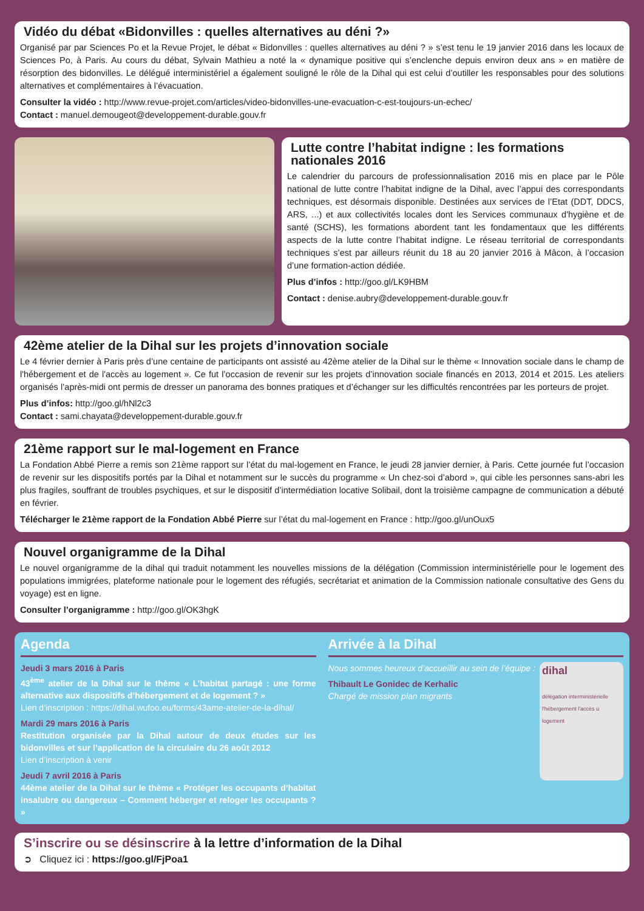Vidéo du débat «Bidonvilles : quelles alternatives au déni ?»
Organisé par par Sciences Po et la Revue Projet, le débat « Bidonvilles : quelles alternatives au déni ? » s’est tenu le 19 janvier 2016 dans les locaux de Sciences Po, à Paris. Au cours du débat, Sylvain Mathieu a noté la « dynamique positive qui s’enclenche depuis environ deux ans » en matière de résorption des bidonvilles. Le délégué interministériel a également souligné le rôle de la Dihal qui est celui d’outiller les responsables pour des solutions alternatives et complémentaires à l’évacuation.
Consulter la vidéo : http://www.revue-projet.com/articles/video-bidonvilles-une-evacuation-c-est-toujours-un-echec/
Contact : manuel.demougeot@developpement-durable.gouv.fr
Lutte contre l’habitat indigne : les formations nationales 2016
Le calendrier du parcours de professionnalisation 2016 mis en place par le Pôle national de lutte contre l’habitat indigne de la Dihal, avec l’appui des correspondants techniques, est désormais disponible. Destinées aux services de l’Etat (DDT, DDCS, ARS, ...) et aux collectivités locales dont les Services communaux d'hygiène et de santé (SCHS), les formations abordent tant les fondamentaux que les différents aspects de la lutte contre l’habitat indigne. Le réseau territorial de correspondants techniques s’est par ailleurs réunit du 18 au 20 janvier 2016 à Mâcon, à l’occasion d’une formation-action dédiée.
Plus d’infos : http://goo.gl/LK9HBM
Contact : denise.aubry@developpement-durable.gouv.fr
42ème atelier de la Dihal sur les projets d’innovation sociale
Le 4 février dernier à Paris près d’une centaine de participants ont assisté au 42ème atelier de la Dihal sur le thème « Innovation sociale dans le champ de l'hébergement et de l'accès au logement ». Ce fut l’occasion de revenir sur les projets d’innovation sociale financés en 2013, 2014 et 2015. Les ateliers organisés l’après-midi ont permis de dresser un panorama des bonnes pratiques et d’échanger sur les difficultés rencontrées par les porteurs de projet.
Plus d’infos: http://goo.gl/hNl2c3
Contact : sami.chayata@developpement-durable.gouv.fr
21ème rapport sur le mal-logement en France
La Fondation Abbé Pierre a remis son 21ème rapport sur l’état du mal-logement en France, le jeudi 28 janvier dernier, à Paris. Cette journée fut l’occasion de revenir sur les dispositifs portés par la Dihal et notamment sur le succès du programme « Un chez-soi d’abord », qui cible les personnes sans-abri les plus fragiles, souffrant de troubles psychiques, et sur le dispositif d’intermédiation locative Solibail, dont la troisième campagne de communication a débuté en février.
Télécharger le 21ème rapport de la Fondation Abbé Pierre sur l’état du mal-logement en France : http://goo.gl/unOux5
Nouvel organigramme de la Dihal
Le nouvel organigramme de la dihal qui traduit notamment les nouvelles missions de la délégation (Commission interministérielle pour le logement des populations immigrées, plateforme nationale pour le logement des réfugiés, secrétariat et animation de la Commission nationale consultative des Gens du voyage) est en ligne.
Consulter l’organigramme : http://goo.gl/OK3hgK
Agenda
Jeudi 3 mars 2016 à Paris
43<sup>ème</sup> atelier de la Dihal sur le thème « L’habitat partagé : une forme alternative aux dispositifs d’hébergement et de logement ? »
Lien d’inscription : https://dihal.wufoo.eu/forms/43ame-atelier-de-la-dihal/
Mardi 29 mars 2016 à Paris
Restitution organisée par la Dihal autour de deux études sur les bidonvilles et sur l’application de la circulaire du 26 août 2012
Lien d’inscription à venir
Jeudi 7 avril 2016 à Paris
44ème atelier de la Dihal sur le thème « Protéger les occupants d’habitat insalubre ou dangereux – Comment héberger et reloger les occupants ? »
Arrivée à la Dihal
dihal
délégation interministérielle l'hébergement l'accès u logement
Nous sommes heureux d’accueillir au sein de l’équipe :
Thibault Le Gonidec de Kerhalic
Chargé de mission plan migrants
S’inscrire ou se désinscrire à la lettre d’information de la Dihal
➲ Cliquez ici : https://goo.gl/FjPoa1